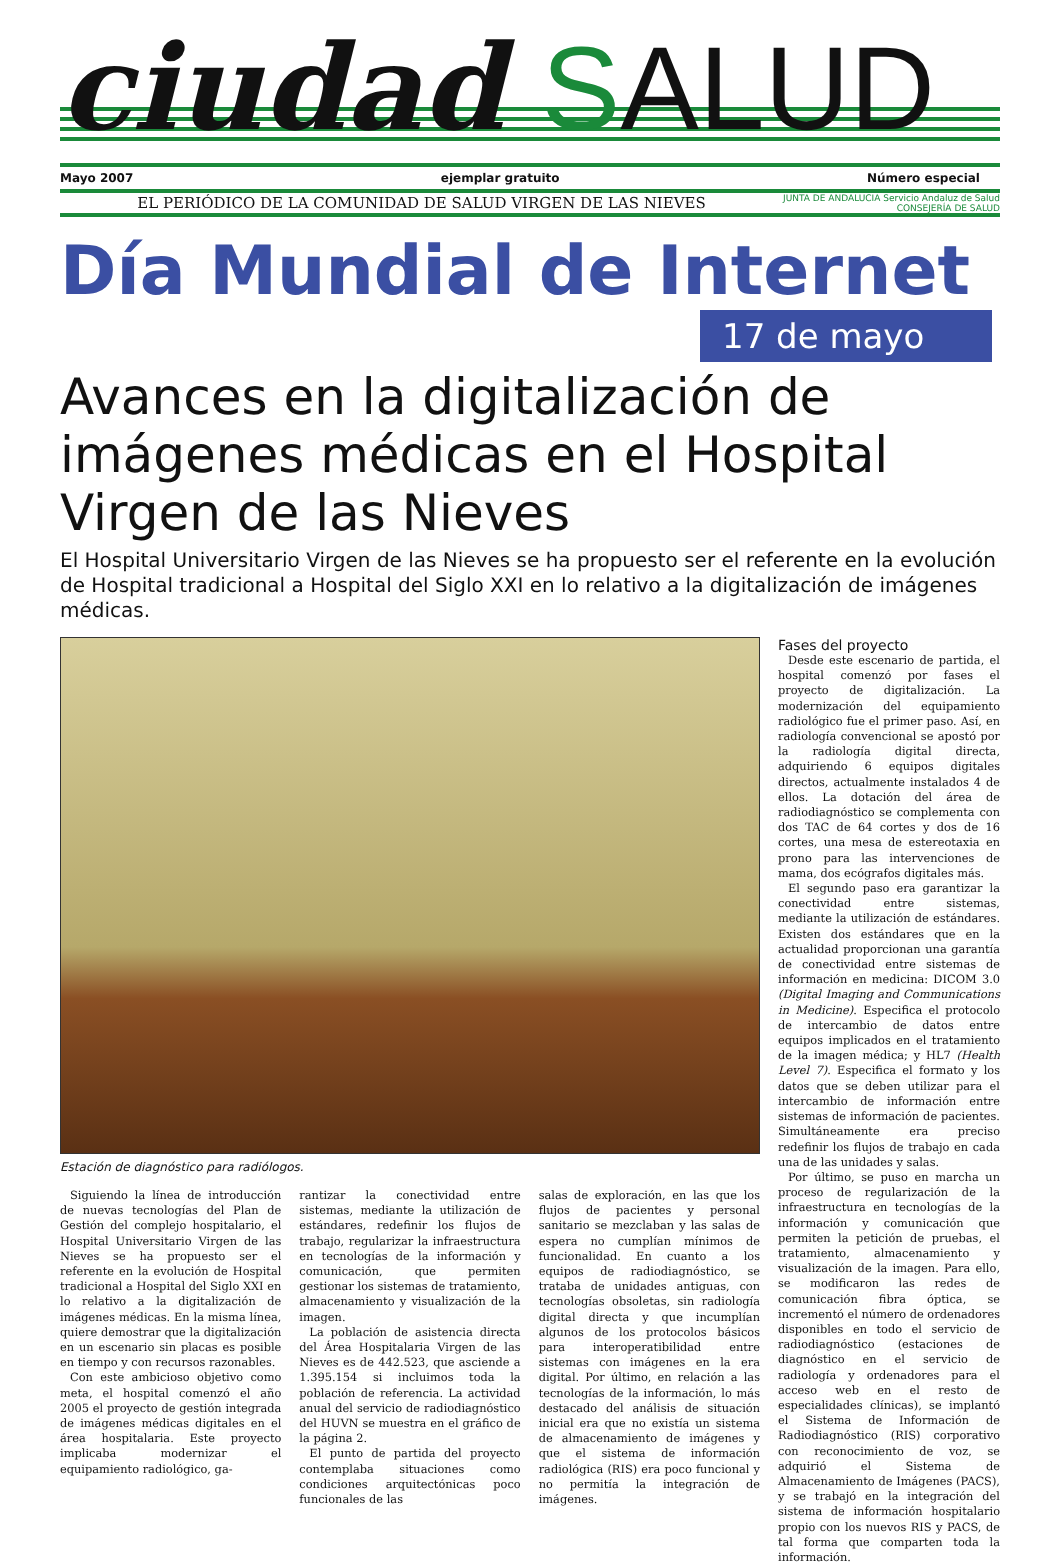ciudad SALUD
Mayo 2007 ejemplar gratuito Número especial
EL PERIÓDICO DE LA COMUNIDAD DE SALUD VIRGEN DE LAS NIEVES JUNTA DE ANDALUCIA Servicio Andaluz de Salud
CONSEJERÍA DE SALUD
Día Mundial de Internet
17 de mayo
Avances en la digitalización de imágenes médicas en el Hospital Virgen de las Nieves
El Hospital Universitario Virgen de las Nieves se ha propuesto ser el referente en la evolución de Hospital tradicional a Hospital del Siglo XXI en lo relativo a la digitalización de imágenes médicas.
Estación de diagnóstico para radiólogos.
Siguiendo la línea de introducción de nuevas tecnologías del Plan de Gestión del complejo hospitalario, el Hospital Universitario Virgen de las Nieves se ha propuesto ser el referente en la evolución de Hospital tradicional a Hospital del Siglo XXI en lo relativo a la digitalización de imágenes médicas. En la misma línea, quiere demostrar que la digitalización en un escenario sin placas es posible en tiempo y con recursos razonables.
Con este ambicioso objetivo como meta, el hospital comenzó el año 2005 el proyecto de gestión integrada de imágenes médicas digitales en el área hospitalaria. Este proyecto implicaba modernizar el equipamiento radiológico, ga-
rantizar la conectividad entre sistemas, mediante la utilización de estándares, redefinir los flujos de trabajo, regularizar la infraestructura en tecnologías de la información y comunicación, que permiten gestionar los sistemas de tratamiento, almacenamiento y visualización de la imagen.
La población de asistencia directa del Área Hospitalaria Virgen de las Nieves es de 442.523, que asciende a 1.395.154 si incluimos toda la población de referencia. La actividad anual del servicio de radiodiagnóstico del HUVN se muestra en el gráfico de la página 2.
El punto de partida del proyecto contemplaba situaciones como condiciones arquitectónicas poco funcionales de las
salas de exploración, en las que los flujos de pacientes y personal sanitario se mezclaban y las salas de espera no cumplían mínimos de funcionalidad. En cuanto a los equipos de radiodiagnóstico, se trataba de unidades antiguas, con tecnologías obsoletas, sin radiología digital directa y que incumplían algunos de los protocolos básicos para interoperatibilidad entre sistemas con imágenes en la era digital. Por último, en relación a las tecnologías de la información, lo más destacado del análisis de situación inicial era que no existía un sistema de almacenamiento de imágenes y que el sistema de información radiológica (RIS) era poco funcional y no permitía la integración de imágenes.
Fases del proyecto
Desde este escenario de partida, el hospital comenzó por fases el proyecto de digitalización. La modernización del equipamiento radiológico fue el primer paso. Así, en radiología convencional se apostó por la radiología digital directa, adquiriendo 6 equipos digitales directos, actualmente instalados 4 de ellos. La dotación del área de radiodiagnóstico se complementa con dos TAC de 64 cortes y dos de 16 cortes, una mesa de estereotaxia en prono para las intervenciones de mama, dos ecógrafos digitales más.
El segundo paso era garantizar la conectividad entre sistemas, mediante la utilización de estándares. Existen dos estándares que en la actualidad proporcionan una garantía de conectividad entre sistemas de información en medicina: DICOM 3.0 (Digital Imaging and Communications in Medicine). Especifica el protocolo de intercambio de datos entre equipos implicados en el tratamiento de la imagen médica; y HL7 (Health Level 7). Especifica el formato y los datos que se deben utilizar para el intercambio de información entre sistemas de información de pacientes. Simultáneamente era preciso redefinir los flujos de trabajo en cada una de las unidades y salas.
Por último, se puso en marcha un proceso de regularización de la infraestructura en tecnologías de la información y comunicación que permiten la petición de pruebas, el tratamiento, almacenamiento y visualización de la imagen. Para ello, se modificaron las redes de comunicación fibra óptica, se incrementó el número de ordenadores disponibles en todo el servicio de radiodiagnóstico (estaciones de diagnóstico en el servicio de radiología y ordenadores para el acceso web en el resto de especialidades clínicas), se implantó el Sistema de Información de Radiodiagnóstico (RIS) corporativo con reconocimiento de voz, se adquirió el Sistema de Almacenamiento de Imágenes (PACS), y se trabajó en la integración del sistema de información hospitalario propio con los nuevos RIS y PACS, de tal forma que comparten toda la información.